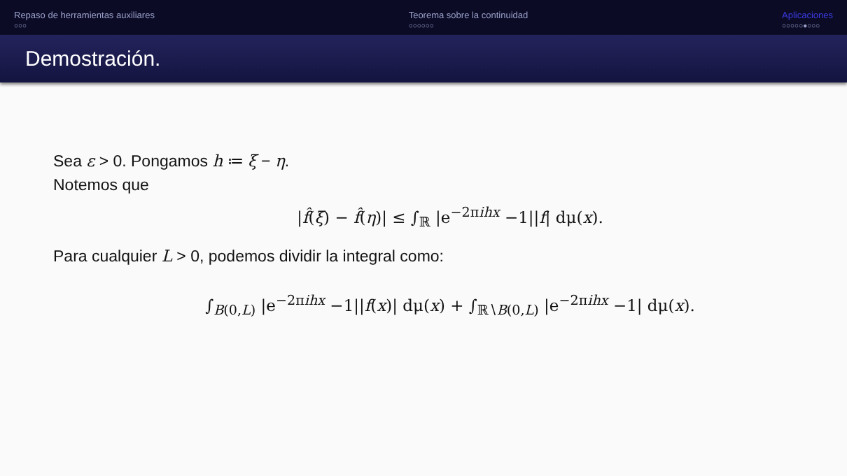Repaso de herramientas auxiliares
○○○
Teorema sobre la continuidad
○○○○○○
Aplicaciones
○○○○○●○○○
Demostración.
Sea ε > 0. Pongamos h ≔ ξ − η.
Notemos que
|f̂(ξ) − f̂(η)| ≤ ∫<sub>ℝ</sub> |e<sup>−2πihx</sup> −1||f| dμ(x).
Para cualquier L > 0, podemos dividir la integral como:
∫<sub>B(0,L)</sub> |e<sup>−2πihx</sup> −1||f(x)| dμ(x) + ∫<sub>ℝ∖B(0,L)</sub> |e<sup>−2πihx</sup> −1| dμ(x).